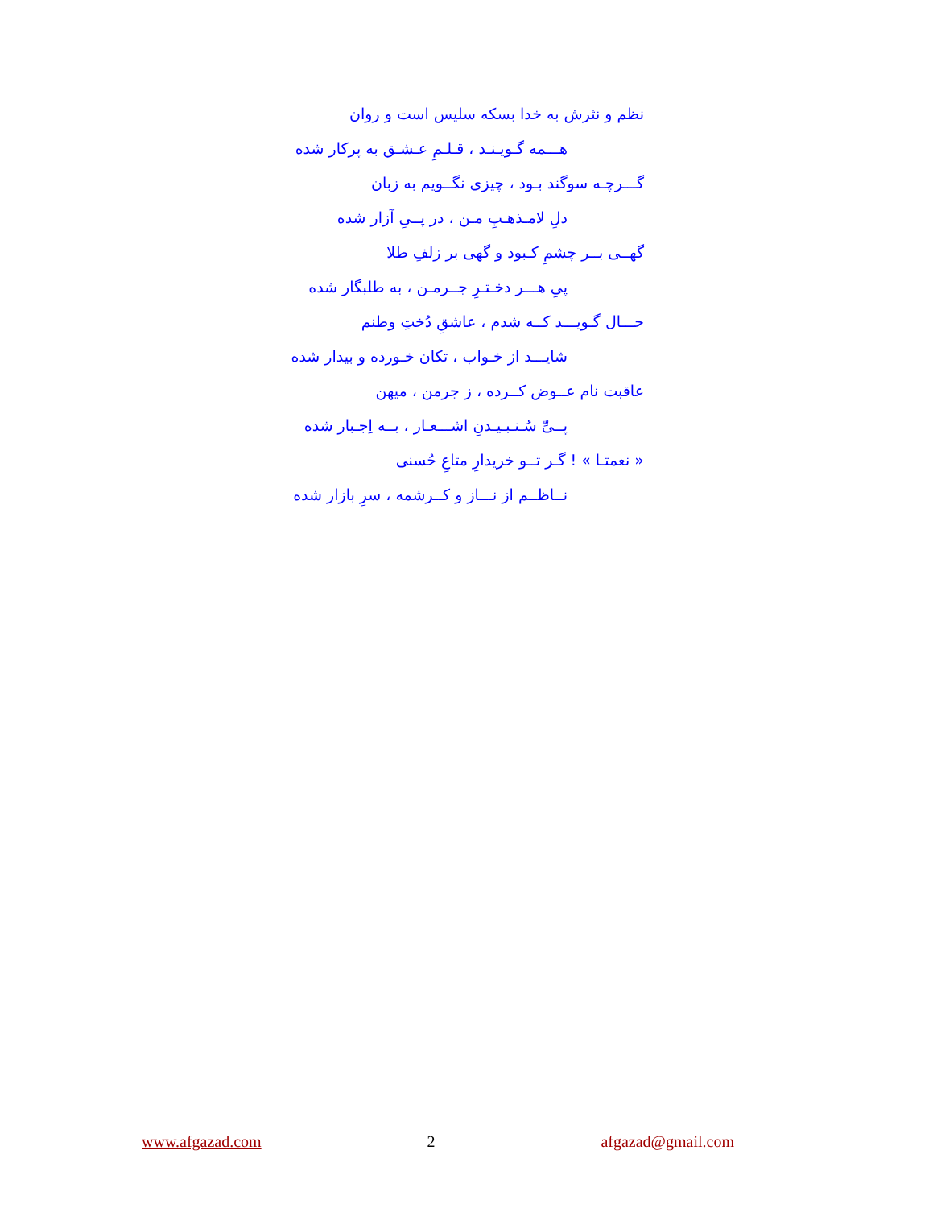نظم و نثرش به خدا بسکه سلیس است و روان
هـــمه گـویـنـد ، قـلـمِ عـشـق به پرکار شده
گـــرچـه سوگند بـود ، چیزی نگــویم به زبان
دلِ لامـذهـبِ مـن ، در پــیِ آزار شده
گهــی بــر چشمِ کـبود و گهی بر زلفِ طلا
پیِ هـــر دخـتـرِ جــرمـن ، به طلبگار شده
حـــال گـویـــد کــه شدم ، عاشقِ دُختِ وطنم
شایـــد از خـواب ، تکان خـورده و بیدار شده
عاقبت نام عــوض کــرده ، ز جرمن ، میهن
پــیِّ سُـنـبـیـدنِ اشـــعـار ، بــه اِجـبار شده
« نعمتـا » ! گـر تــو خریدارِ متاعِ حُسنی
نــاظــم از نـــاز و کــرشمه ، سرِ بازار شده
www.afgazad.com 2 afgazad@gmail.com